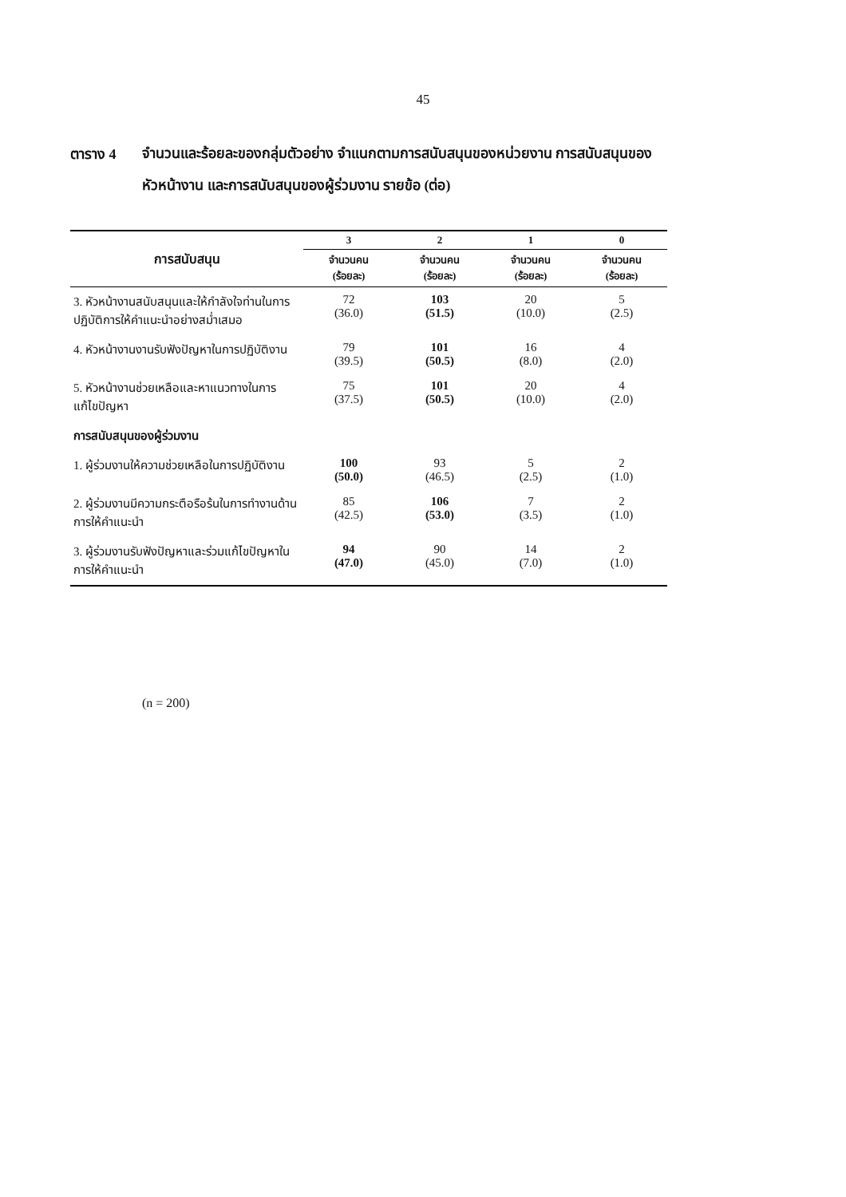45
ตาราง 4
จำนวนและร้อยละของกลุ่มตัวอย่าง จำแนกตามการสนับสนุนของหน่วยงาน การสนับสนุนของหัวหน้างาน และการสนับสนุนของผู้ร่วมงาน รายข้อ (ต่อ)
| การสนับสนุน | 3 | 2 | 1 | 0 |
| --- | --- | --- | --- | --- |
| | จำนวนคน (ร้อยละ) | จำนวนคน (ร้อยละ) | จำนวนคน (ร้อยละ) | จำนวนคน (ร้อยละ) |
| 3. หัวหน้างานสนับสนุนและให้กำลังใจท่านในการปฏิบัติการให้คำแนะนำอย่างสม่ำเสมอ | 72 (36.0) | 103 (51.5) | 20 (10.0) | 5 (2.5) |
| 4. หัวหน้างานงานรับฟังปัญหาในการปฏิบัติงาน | 79 (39.5) | 101 (50.5) | 16 (8.0) | 4 (2.0) |
| 5. หัวหน้างานช่วยเหลือและหาแนวทางในการแก้ไขปัญหา | 75 (37.5) | 101 (50.5) | 20 (10.0) | 4 (2.0) |
| การสนับสนุนของผู้ร่วมงาน | | | | |
| 1. ผู้ร่วมงานให้ความช่วยเหลือในการปฏิบัติงาน | 100 (50.0) | 93 (46.5) | 5 (2.5) | 2 (1.0) |
| 2. ผู้ร่วมงานมีความกระตือรือร้นในการทำงานด้านการให้คำแนะนำ | 85 (42.5) | 106 (53.0) | 7 (3.5) | 2 (1.0) |
| 3. ผู้ร่วมงานรับฟังปัญหาและร่วมแก้ไขปัญหาในการให้คำแนะนำ | 94 (47.0) | 90 (45.0) | 14 (7.0) | 2 (1.0) |
(n = 200)